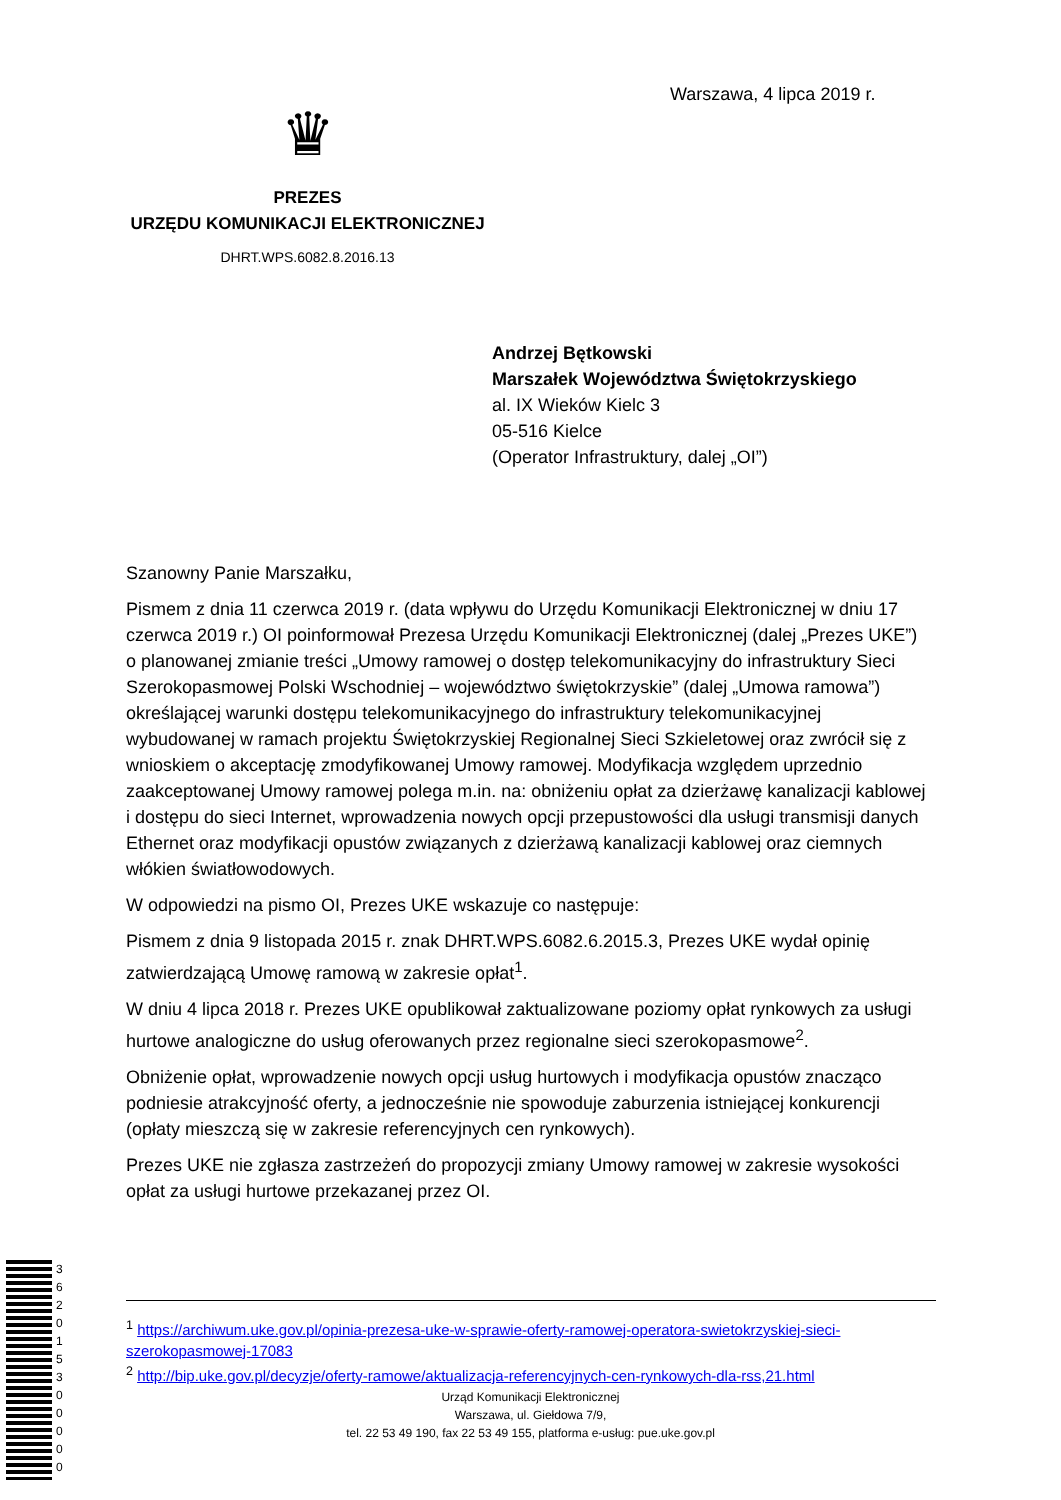Warszawa, 4 lipca 2019 r.
♛
PREZES
URZĘDU KOMUNIKACJI ELEKTRONICZNEJ
DHRT.WPS.6082.8.2016.13
Andrzej Bętkowski
Marszałek Województwa Świętokrzyskiego
al. IX Wieków Kielc 3
05-516 Kielce
(Operator Infrastruktury, dalej „OI”)
Szanowny Panie Marszałku,
Pismem z dnia 11 czerwca 2019 r. (data wpływu do Urzędu Komunikacji Elektronicznej w dniu 17 czerwca 2019 r.) OI poinformował Prezesa Urzędu Komunikacji Elektronicznej (dalej „Prezes UKE”) o planowanej zmianie treści „Umowy ramowej o dostęp telekomunikacyjny do infrastruktury Sieci Szerokopasmowej Polski Wschodniej – województwo świętokrzyskie” (dalej „Umowa ramowa”) określającej warunki dostępu telekomunikacyjnego do infrastruktury telekomunikacyjnej wybudowanej w ramach projektu Świętokrzyskiej Regionalnej Sieci Szkieletowej oraz zwrócił się z wnioskiem o akceptację zmodyfikowanej Umowy ramowej. Modyfikacja względem uprzednio zaakceptowanej Umowy ramowej polega m.in. na: obniżeniu opłat za dzierżawę kanalizacji kablowej i dostępu do sieci Internet, wprowadzenia nowych opcji przepustowości dla usługi transmisji danych Ethernet oraz modyfikacji opustów związanych z dzierżawą kanalizacji kablowej oraz ciemnych włókien światłowodowych.
W odpowiedzi na pismo OI, Prezes UKE wskazuje co następuje:
Pismem z dnia 9 listopada 2015 r. znak DHRT.WPS.6082.6.2015.3, Prezes UKE wydał opinię zatwierdzającą Umowę ramową w zakresie opłat<sup>1</sup>.
W dniu 4 lipca 2018 r. Prezes UKE opublikował zaktualizowane poziomy opłat rynkowych za usługi hurtowe analogiczne do usług oferowanych przez regionalne sieci szerokopasmowe<sup>2</sup>.
Obniżenie opłat, wprowadzenie nowych opcji usług hurtowych i modyfikacja opustów znacząco podniesie atrakcyjność oferty, a jednocześnie nie spowoduje zaburzenia istniejącej konkurencji (opłaty mieszczą się w zakresie referencyjnych cen rynkowych).
Prezes UKE nie zgłasza zastrzeżeń do propozycji zmiany Umowy ramowej w zakresie wysokości opłat za usługi hurtowe przekazanej przez OI.
<sup>1</sup> https://archiwum.uke.gov.pl/opinia-prezesa-uke-w-sprawie-oferty-ramowej-operatora-swietokrzyskiej-sieci-szerokopasmowej-17083
<sup>2</sup> http://bip.uke.gov.pl/decyzje/oferty-ramowe/aktualizacja-referencyjnych-cen-rynkowych-dla-rss,21.html
Urząd Komunikacji Elektronicznej
Warszawa, ul. Giełdowa 7/9,
tel. 22 53 49 190, fax 22 53 49 155, platforma e-usług: pue.uke.gov.pl
3 6 2 0 1 5 3 0 0 0 0 0